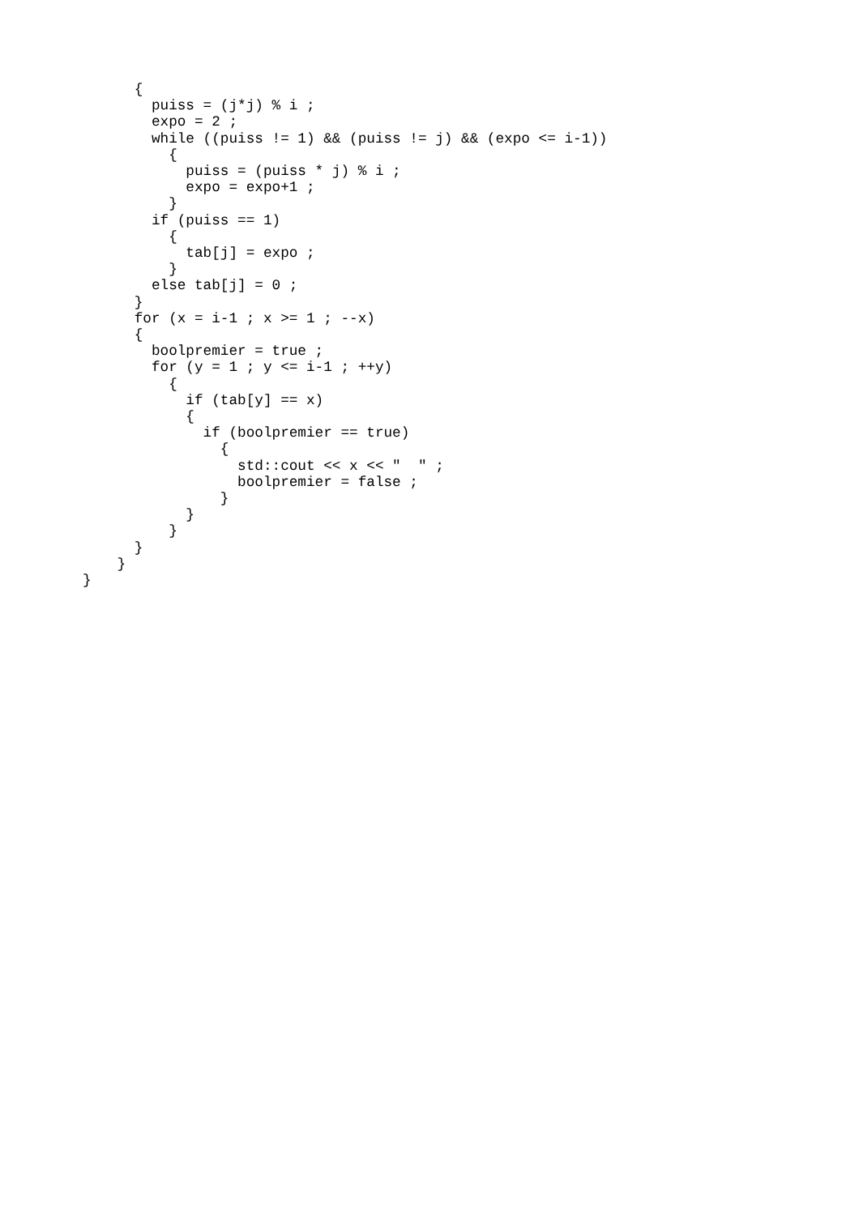{
        puiss = (j*j) % i ;
        expo = 2 ;
        while ((puiss != 1) && (puiss != j) && (expo <= i-1))
          {
            puiss = (puiss * j) % i ;
            expo = expo+1 ;
          }
        if (puiss == 1)
          {
            tab[j] = expo ;
          }
        else tab[j] = 0 ;
      }
      for (x = i-1 ; x >= 1 ; --x)
      {
        boolpremier = true ;
        for (y = 1 ; y <= i-1 ; ++y)
          {
            if (tab[y] == x)
            {
              if (boolpremier == true)
                {
                  std::cout << x << "  " ;
                  boolpremier = false ;
                }
            }
          }
      }
    }
}